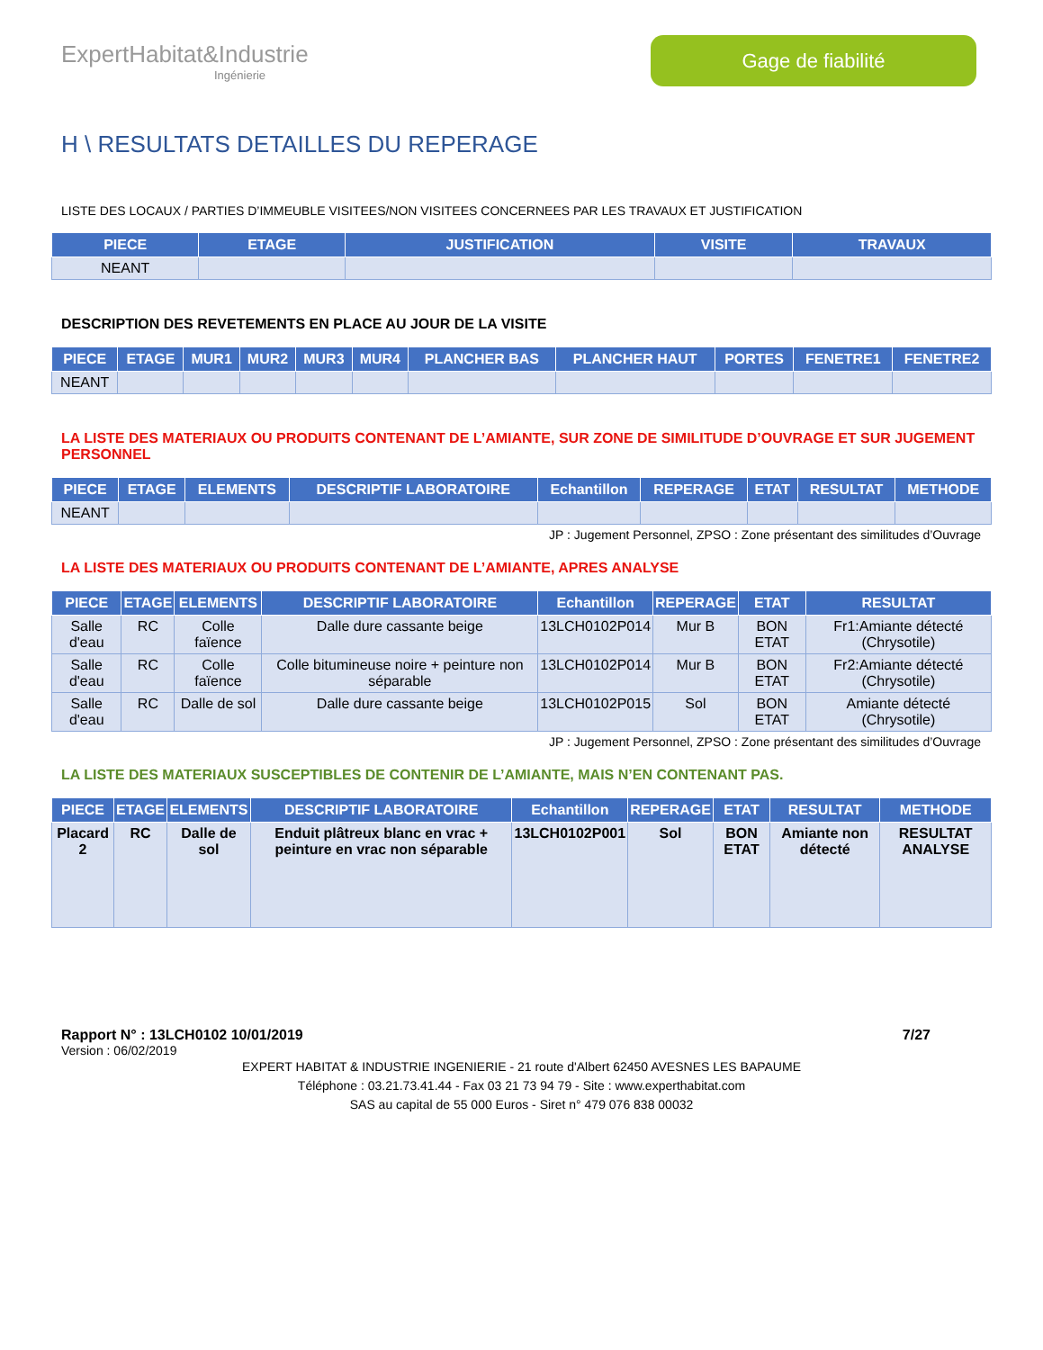ExpertHabitat&Industrie
Ingénierie
Gage de fiabilité
H \ RESULTATS DETAILLES DU REPERAGE
LISTE DES LOCAUX / PARTIES D’IMMEUBLE VISITEES/NON VISITEES CONCERNEES PAR LES TRAVAUX ET JUSTIFICATION
| PIECE | ETAGE | JUSTIFICATION | VISITE | TRAVAUX |
| --- | --- | --- | --- | --- |
| NEANT | | | | |
DESCRIPTION DES REVETEMENTS EN PLACE AU JOUR DE LA VISITE
| PIECE | ETAGE | MUR1 | MUR2 | MUR3 | MUR4 | PLANCHER BAS | PLANCHER HAUT | PORTES | FENETRE1 | FENETRE2 |
| --- | --- | --- | --- | --- | --- | --- | --- | --- | --- | --- |
| NEANT | | | | | | | | | | |
LA LISTE DES MATERIAUX OU PRODUITS CONTENANT DE L’AMIANTE, SUR ZONE DE SIMILITUDE D’OUVRAGE ET SUR JUGEMENT PERSONNEL
| PIECE | ETAGE | ELEMENTS | DESCRIPTIF LABORATOIRE | Echantillon | REPERAGE | ETAT | RESULTAT | METHODE |
| --- | --- | --- | --- | --- | --- | --- | --- | --- |
| NEANT | | | | | | | | |
JP : Jugement Personnel, ZPSO : Zone présentant des similitudes d’Ouvrage
LA LISTE DES MATERIAUX OU PRODUITS CONTENANT DE L’AMIANTE, APRES ANALYSE
| PIECE | ETAGE | ELEMENTS | DESCRIPTIF LABORATOIRE | Echantillon | REPERAGE | ETAT | RESULTAT |
| --- | --- | --- | --- | --- | --- | --- | --- |
| Salle d'eau | RC | Colle faïence | Dalle dure cassante beige | 13LCH0102P014 | Mur B | BON ETAT | Fr1:Amiante détecté (Chrysotile) |
| Salle d'eau | RC | Colle faïence | Colle bitumineuse noire + peinture non séparable | 13LCH0102P014 | Mur B | BON ETAT | Fr2:Amiante détecté (Chrysotile) |
| Salle d'eau | RC | Dalle de sol | Dalle dure cassante beige | 13LCH0102P015 | Sol | BON ETAT | Amiante détecté (Chrysotile) |
JP : Jugement Personnel, ZPSO : Zone présentant des similitudes d’Ouvrage
LA LISTE DES MATERIAUX SUSCEPTIBLES DE CONTENIR DE L’AMIANTE, MAIS N’EN CONTENANT PAS.
| PIECE | ETAGE | ELEMENTS | DESCRIPTIF LABORATOIRE | Echantillon | REPERAGE | ETAT | RESULTAT | METHODE |
| --- | --- | --- | --- | --- | --- | --- | --- | --- |
| Placard 2 | RC | Dalle de sol | Enduit plâtreux blanc en vrac + peinture en vrac non séparable | 13LCH0102P001 | Sol | BON ETAT | Amiante non détecté | RESULTAT ANALYSE |
Rapport N° : 13LCH0102 10/01/2019 7/27
Version : 06/02/2019
EXPERT HABITAT & INDUSTRIE INGENIERIE - 21 route d'Albert 62450 AVESNES LES BAPAUME
Téléphone : 03.21.73.41.44 - Fax 03 21 73 94 79 - Site : www.experthabitat.com
SAS au capital de 55 000 Euros - Siret n° 479 076 838 00032